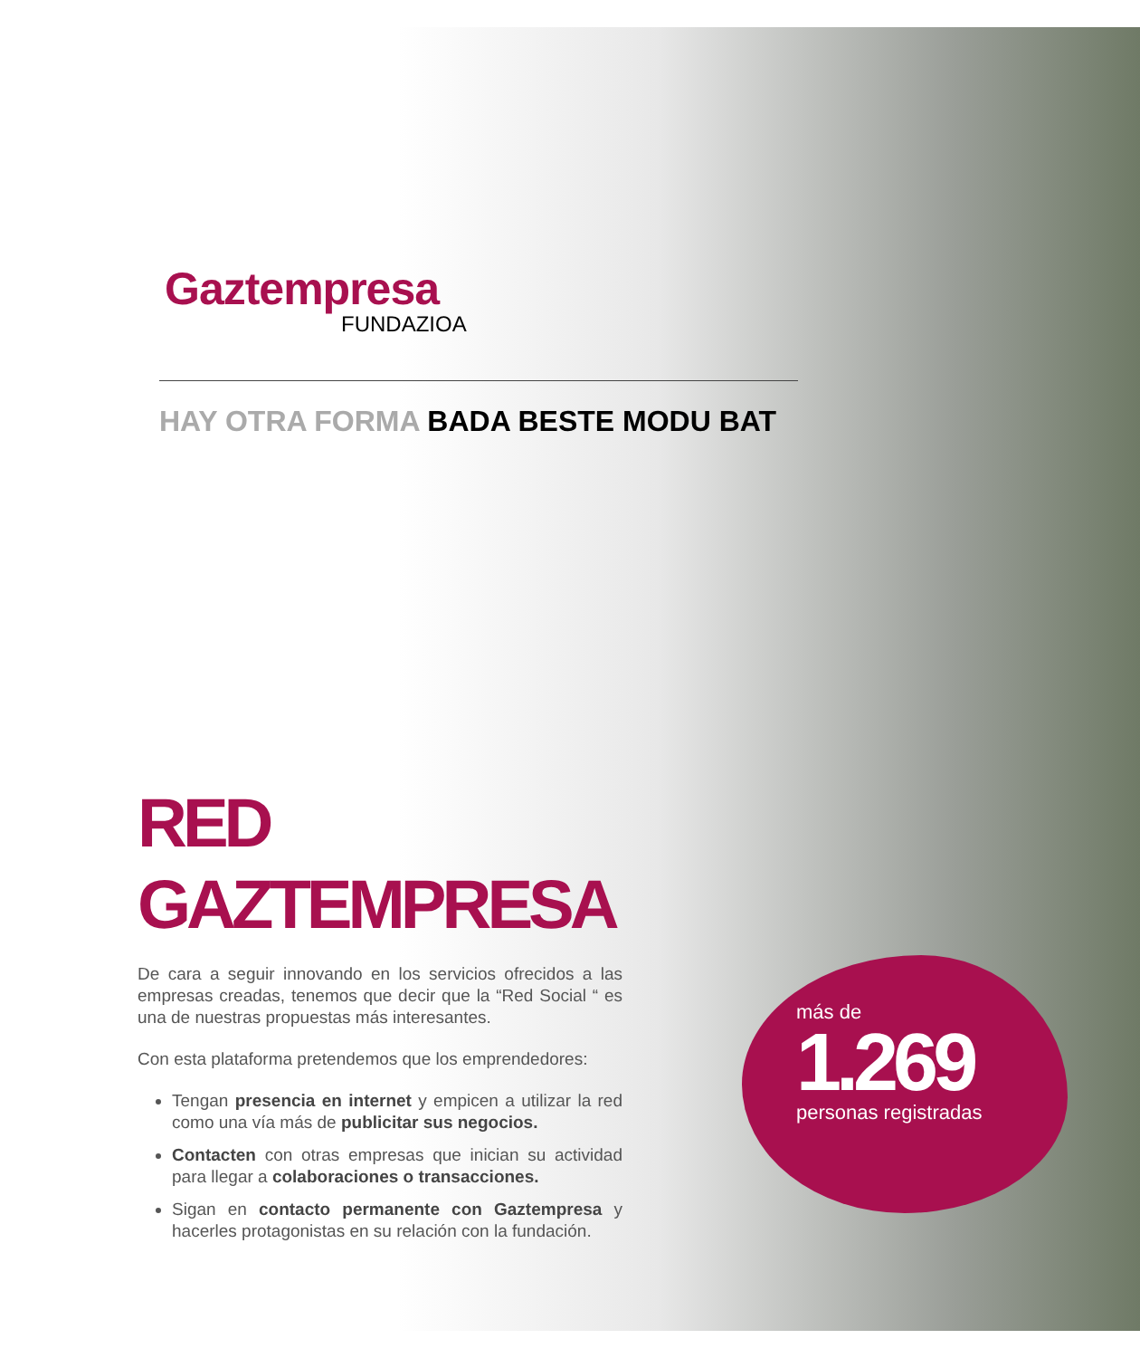Gaztempresa
FUNDAZIOA
HAY OTRA FORMA BADA BESTE MODU BAT
RED
GAZTEMPRESA
De cara a seguir innovando en los servicios ofrecidos a las empresas creadas, tenemos que decir que la “Red Social “ es una de nuestras propuestas más interesantes.
Con esta plataforma pretendemos que los emprendedores:
Tengan presencia en internet y empicen a utilizar la red como una vía más de publicitar sus negocios.
Contacten con otras empresas que inician su actividad para llegar a colaboraciones o transacciones.
Sigan en contacto permanente con Gaztempresa y hacerles protagonistas en su relación con la fundación.
más de
1.269
personas registradas